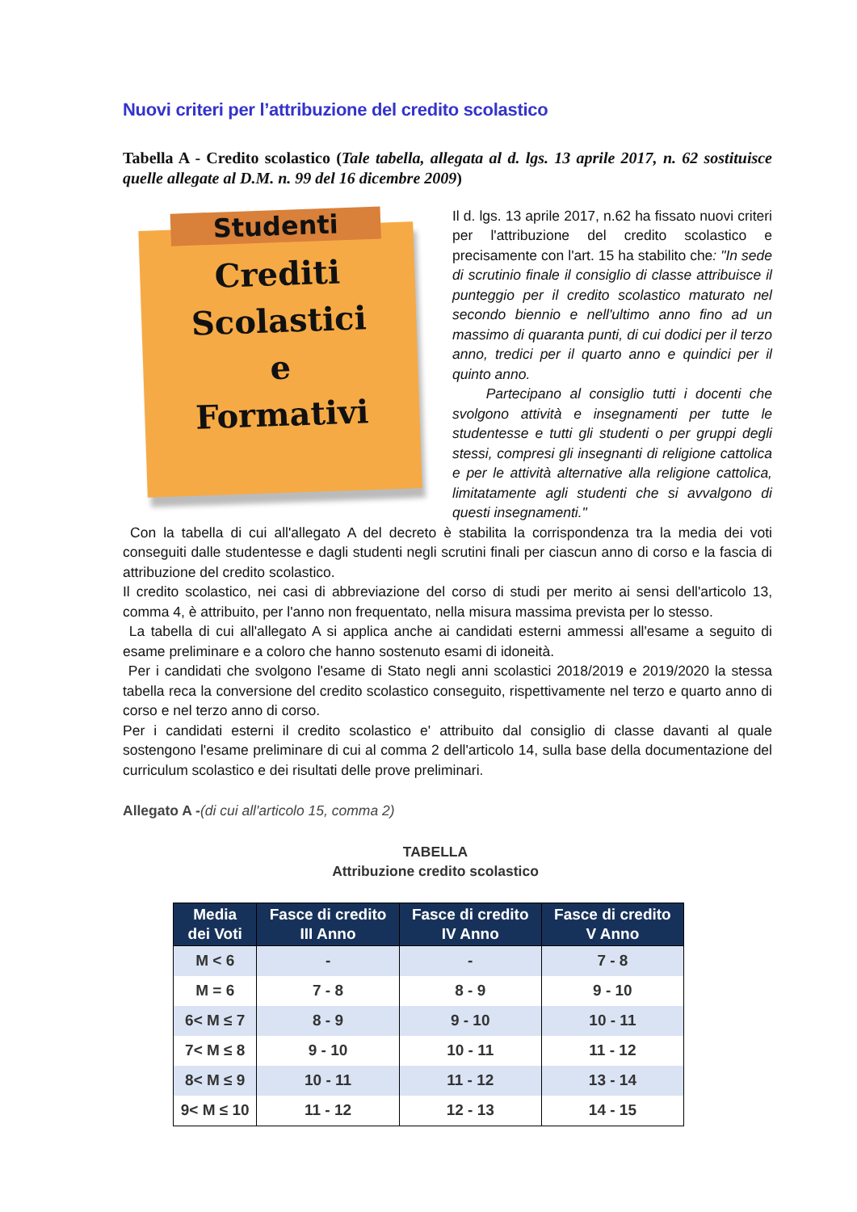Nuovi criteri per l’attribuzione del credito scolastico
Tabella A - Credito scolastico (Tale tabella, allegata al d. lgs. 13 aprile 2017, n. 62 sostituisce quelle allegate al D.M. n. 99 del 16 dicembre 2009)
Studenti
Crediti
Scolastici
e
Formativi
Il d. lgs. 13 aprile 2017, n.62 ha fissato nuovi criteri per l'attribuzione del credito scolastico e precisamente con l'art. 15 ha stabilito che: "In sede di scrutinio finale il consiglio di classe attribuisce il punteggio per il credito scolastico maturato nel secondo biennio e nell'ultimo anno fino ad un massimo di quaranta punti, di cui dodici per il terzo anno, tredici per il quarto anno e quindici per il quinto anno.
Partecipano al consiglio tutti i docenti che svolgono attività e insegnamenti per tutte le studentesse e tutti gli studenti o per gruppi degli stessi, compresi gli insegnanti di religione cattolica e per le attività alternative alla religione cattolica, limitatamente agli studenti che si avvalgono di questi insegnamenti."
Con la tabella di cui all'allegato A del decreto è stabilita la corrispondenza tra la media dei voti conseguiti dalle studentesse e dagli studenti negli scrutini finali per ciascun anno di corso e la fascia di attribuzione del credito scolastico.
Il credito scolastico, nei casi di abbreviazione del corso di studi per merito ai sensi dell'articolo 13, comma 4, è attribuito, per l'anno non frequentato, nella misura massima prevista per lo stesso.
La tabella di cui all'allegato A si applica anche ai candidati esterni ammessi all'esame a seguito di esame preliminare e a coloro che hanno sostenuto esami di idoneità.
Per i candidati che svolgono l'esame di Stato negli anni scolastici 2018/2019 e 2019/2020 la stessa tabella reca la conversione del credito scolastico conseguito, rispettivamente nel terzo e quarto anno di corso e nel terzo anno di corso.
Per i candidati esterni il credito scolastico e' attribuito dal consiglio di classe davanti al quale sostengono l'esame preliminare di cui al comma 2 dell'articolo 14, sulla base della documentazione del curriculum scolastico e dei risultati delle prove preliminari.
Allegato A -(di cui all'articolo 15, comma 2)
TABELLA
Attribuzione credito scolastico
| Media dei Voti | Fasce di credito III Anno | Fasce di credito IV Anno | Fasce di credito V Anno |
| --- | --- | --- | --- |
| M < 6 | - | - | 7 - 8 |
| M = 6 | 7 - 8 | 8 - 9 | 9 - 10 |
| 6< M ≤ 7 | 8 - 9 | 9 - 10 | 10 - 11 |
| 7< M ≤ 8 | 9 - 10 | 10 - 11 | 11 - 12 |
| 8< M ≤ 9 | 10 - 11 | 11 - 12 | 13 - 14 |
| 9< M ≤ 10 | 11 - 12 | 12 - 13 | 14 - 15 |